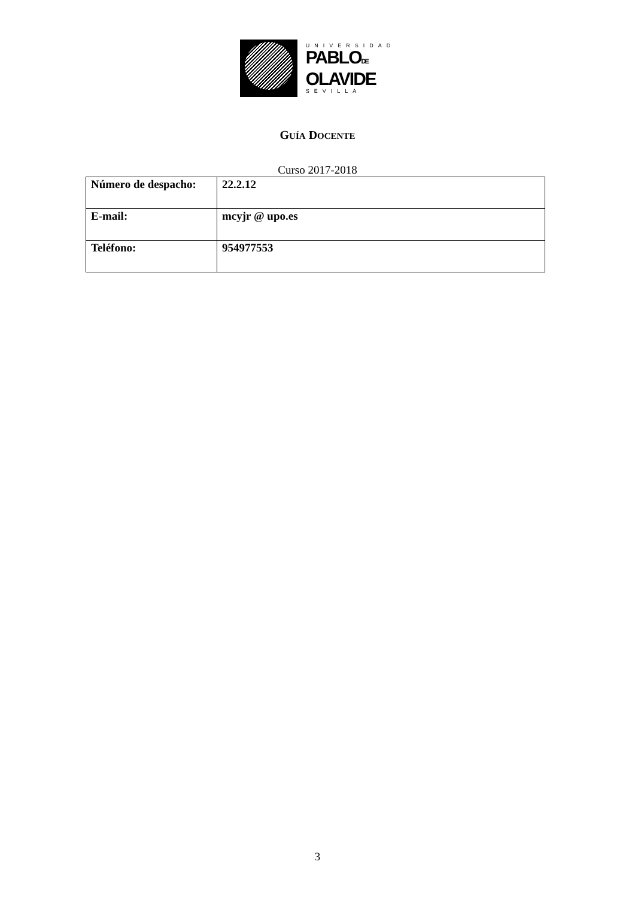UNIVERSIDAD
PABLODE
OLAVIDE
SEVILLA
GUÍA DOCENTE
Curso 2017-2018
| Número de despacho: | 22.2.12 |
| E-mail: | mcyjr @ upo.es |
| Teléfono: | 954977553 |
3